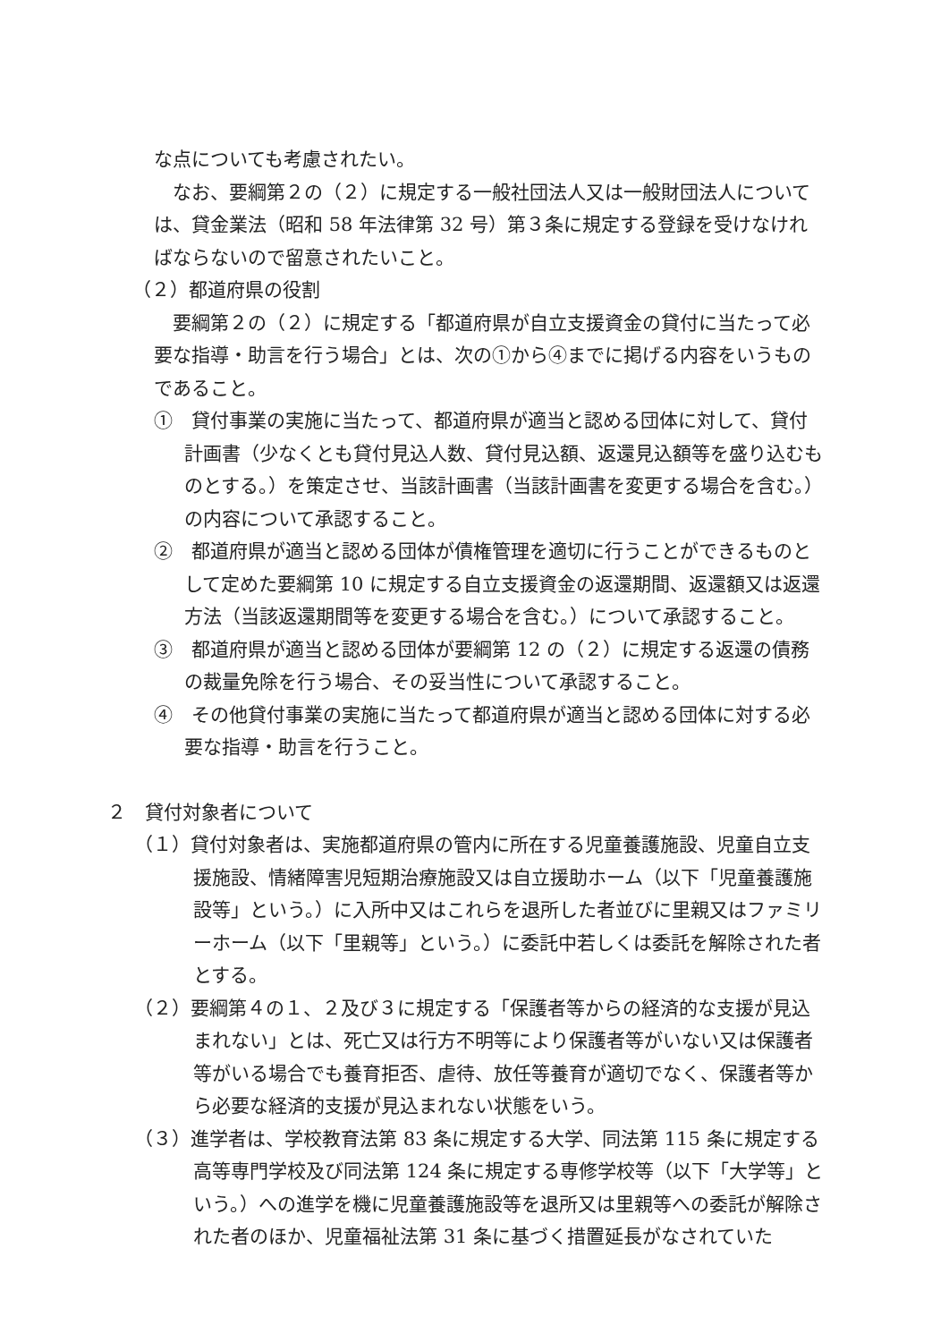な点についても考慮されたい。
なお、要綱第２の（２）に規定する一般社団法人又は一般財団法人については、貸金業法（昭和 58 年法律第 32 号）第３条に規定する登録を受けなければならないので留意されたいこと。
（２）都道府県の役割
要綱第２の（２）に規定する「都道府県が自立支援資金の貸付に当たって必要な指導・助言を行う場合」とは、次の①から④までに掲げる内容をいうものであること。
①　貸付事業の実施に当たって、都道府県が適当と認める団体に対して、貸付計画書（少なくとも貸付見込人数、貸付見込額、返還見込額等を盛り込むものとする。）を策定させ、当該計画書（当該計画書を変更する場合を含む。）の内容について承認すること。
②　都道府県が適当と認める団体が債権管理を適切に行うことができるものとして定めた要綱第 10 に規定する自立支援資金の返還期間、返還額又は返還方法（当該返還期間等を変更する場合を含む。）について承認すること。
③　都道府県が適当と認める団体が要綱第 12 の（２）に規定する返還の債務の裁量免除を行う場合、その妥当性について承認すること。
④　その他貸付事業の実施に当たって都道府県が適当と認める団体に対する必要な指導・助言を行うこと。
２　貸付対象者について
（１）貸付対象者は、実施都道府県の管内に所在する児童養護施設、児童自立支援施設、情緒障害児短期治療施設又は自立援助ホーム（以下「児童養護施設等」という。）に入所中又はこれらを退所した者並びに里親又はファミリーホーム（以下「里親等」という。）に委託中若しくは委託を解除された者とする。
（２）要綱第４の１、２及び３に規定する「保護者等からの経済的な支援が見込まれない」とは、死亡又は行方不明等により保護者等がいない又は保護者等がいる場合でも養育拒否、虐待、放任等養育が適切でなく、保護者等から必要な経済的支援が見込まれない状態をいう。
（３）進学者は、学校教育法第 83 条に規定する大学、同法第 115 条に規定する高等専門学校及び同法第 124 条に規定する専修学校等（以下「大学等」という。）への進学を機に児童養護施設等を退所又は里親等への委託が解除された者のほか、児童福祉法第 31 条に基づく措置延長がなされていた